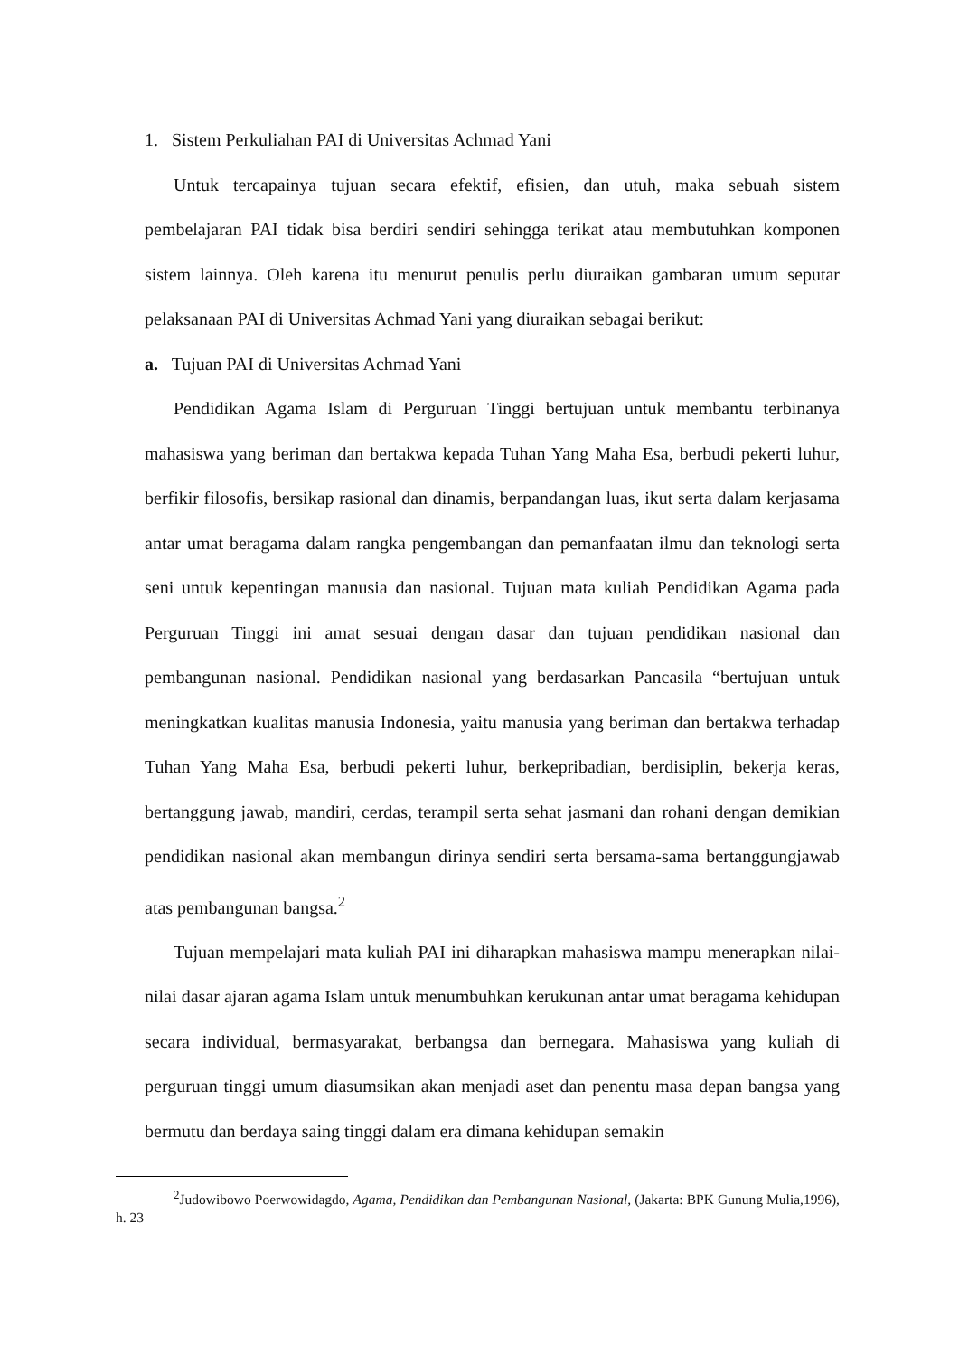1. Sistem Perkuliahan PAI di Universitas Achmad Yani
Untuk tercapainya tujuan secara efektif, efisien, dan utuh, maka sebuah sistem pembelajaran PAI tidak bisa berdiri sendiri sehingga terikat atau membutuhkan komponen sistem lainnya. Oleh karena itu menurut penulis perlu diuraikan gambaran umum seputar pelaksanaan PAI di Universitas Achmad Yani yang diuraikan sebagai berikut:
a. Tujuan PAI di Universitas Achmad Yani
Pendidikan Agama Islam di Perguruan Tinggi bertujuan untuk membantu terbinanya mahasiswa yang beriman dan bertakwa kepada Tuhan Yang Maha Esa, berbudi pekerti luhur, berfikir filosofis, bersikap rasional dan dinamis, berpandangan luas, ikut serta dalam kerjasama antar umat beragama dalam rangka pengembangan dan pemanfaatan ilmu dan teknologi serta seni untuk kepentingan manusia dan nasional. Tujuan mata kuliah Pendidikan Agama pada Perguruan Tinggi ini amat sesuai dengan dasar dan tujuan pendidikan nasional dan pembangunan nasional. Pendidikan nasional yang berdasarkan Pancasila “bertujuan untuk meningkatkan kualitas manusia Indonesia, yaitu manusia yang beriman dan bertakwa terhadap Tuhan Yang Maha Esa, berbudi pekerti luhur, berkepribadian, berdisiplin, bekerja keras, bertanggung jawab, mandiri, cerdas, terampil serta sehat jasmani dan rohani dengan demikian pendidikan nasional akan membangun dirinya sendiri serta bersama-sama bertanggungjawab atas pembangunan bangsa.<sup>2</sup>
Tujuan mempelajari mata kuliah PAI ini diharapkan mahasiswa mampu menerapkan nilai-nilai dasar ajaran agama Islam untuk menumbuhkan kerukunan antar umat beragama kehidupan secara individual, bermasyarakat, berbangsa dan bernegara. Mahasiswa yang kuliah di perguruan tinggi umum diasumsikan akan menjadi aset dan penentu masa depan bangsa yang bermutu dan berdaya saing tinggi dalam era dimana kehidupan semakin
<sup>2</sup> Judowibowo Poerwowidagdo, Agama, Pendidikan dan Pembangunan Nasional, (Jakarta: BPK Gunung Mulia,1996), h. 23